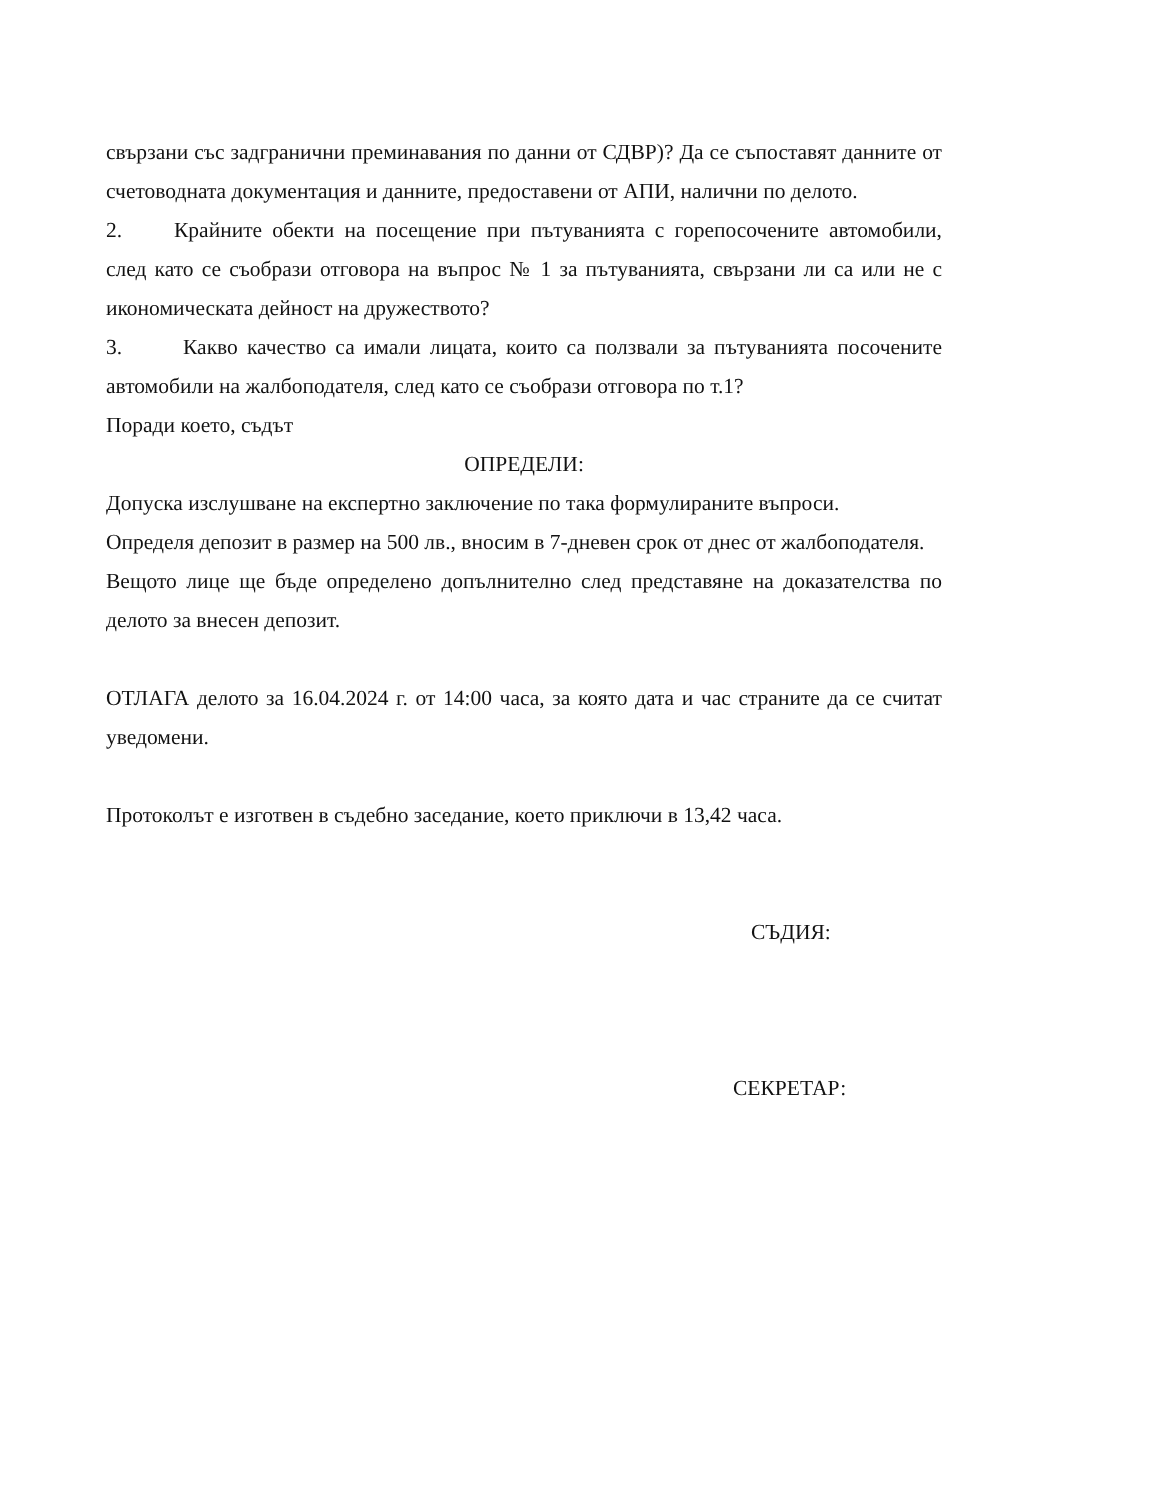свързани със задгранични преминавания по данни от СДВР)? Да се съпоставят данните от счетоводната документация и данните, предоставени от АПИ, налични по делото.
2. Крайните обекти на посещение при пътуванията с горепосочените автомобили, след като се съобрази отговора на въпрос № 1 за пътуванията, свързани ли са или не с икономическата дейност на дружеството?
3. Какво качество са имали лицата, които са ползвали за пътуванията посочените автомобили на жалбоподателя, след като се съобрази отговора по т.1?
Поради което, съдът
ОПРЕДЕЛИ:
Допуска изслушване на експертно заключение по така формулираните въпроси.
Определя депозит в размер на 500 лв., вносим в 7-дневен срок от днес от жалбоподателя.
Вещото лице ще бъде определено допълнително след представяне на доказателства по делото за внесен депозит.
ОТЛАГА делото за 16.04.2024 г. от 14:00 часа, за която дата и час страните да се считат уведомени.
Протоколът е изготвен в съдебно заседание, което приключи в 13,42 часа.
СЪДИЯ:
СЕКРЕТАР: